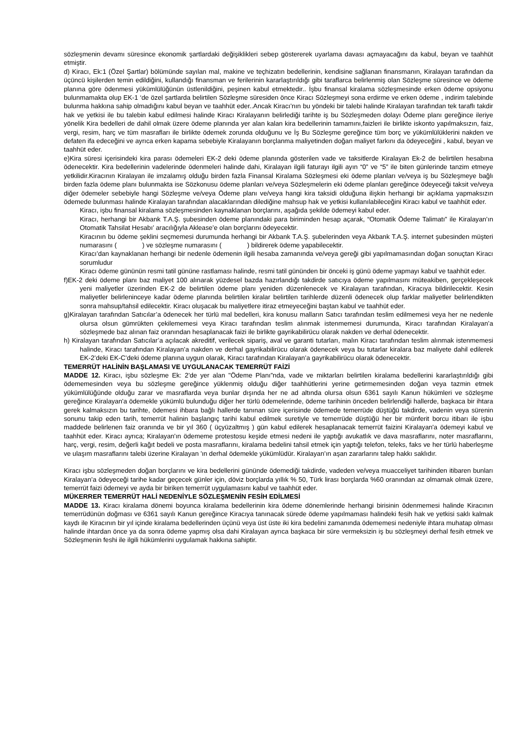sözleşmenin devamı süresince ekonomik şartlardaki değişiklikleri sebep göstererek uyarlama davası açmayacağını da kabul, beyan ve taahhüt etmiştir.
d) Kiracı, Ek:1 (Özel Şartlar) bölümünde sayılan mal, makine ve teçhizatın bedellerinin, kendisine sağlanan finansmanın, Kiralayan tarafından da üçüncü kişilerden temin edildiğini, kullandığı finansman ve ferilerinin kararlaştırıldığı gibi taraflarca belirlenmiş olan Sözleşme süresince ve ödeme planına göre ödenmesi yükümlülüğünün üstlenildiğini, peşinen kabul etmektedir.. İşbu finansal kiralama sözleşmesinde erken ödeme opsiyonu bulunmamakta olup EK-1 ‘de özel şartlarda belirtilen Sözleşme süresiden önce Kiracı Sözleşmeyi sona erdirme ve erken ödeme , indirim talebinde bulunma hakkına sahip olmadığını kabul beyan ve taahhüt eder..Ancak Kiracı’nın bu yöndeki bir talebi halinde Kiralayan tarafından tek taraflı takdir hak ve yetkisi ile bu talebin kabul edilmesi halinde Kiracı Kiralayanın belirlediği tarihte iş bu Sözleşmeden dolayı Ödeme planı gereğince ileriye yönelik Kira bedelleri de dahil olmak üzere ödeme planında yer alan kalan kira bedellerinin tamamını,faizleri ile birlikte iskonto yapılmaksızın, faiz, vergi, resim, harç ve tüm masrafları ile birlikte ödemek zorunda olduğunu ve İş Bu Sözleşme gereğince tüm borç ve yükümlülüklerini nakden ve defaten ifa edeceğini ve ayrıca erken kapama sebebiyle Kiralayanın borçlanma maliyetinden doğan maliyet farkını da ödeyeceğini , kabul, beyan ve taahhüt eder.
e)Kira süresi içerisindeki kira parası ödemeleri EK-2 deki ödeme planında gösterilen vade ve taksitlerde Kiralayan Ek-2 de belirtilen hesabına ödenecektir. Kira bedellerinin vadelerinde ödenmeleri halinde dahi, Kiralayan ilgili faturayı ilgili ayın “0” ve “5” ile biten günlerinde tanzim etmeye yetkilidir.Kiracının Kiralayan ile imzalamış olduğu birden fazla Finansal Kiralama Sözleşmesi eki ödeme planları ve/veya iş bu Sözleşmeye bağlı birden fazla ödeme planı bulunmakta ise Sözkonusu ödeme planları ve/veya Sözleşmelerin eki ödeme planları gereğince ödeyeceği taksit ve/veya diğer ödemeler sebebiyle hangi Sözleşme ve/veya Ödeme planı ve/veya hangi kira taksidi olduğuna ilişkin herhangi bir açıklama yapmaksızın ödemede bulunması halinde Kiralayan tarafından alacaklarından dilediğine mahsup hak ve yetkisi kullanılabileceğini Kiracı kabul ve taahhüt eder.
Kiracı, işbu finansal kiralama sözleşmesinden kaynaklanan borçlarını, aşağıda şekilde ödemeyi kabul eder.
Kiracı, herhangi bir Akbank T.A.Ş. şubesinden ödeme planındaki para biriminden hesap açarak, “Otomatik Ödeme Talimatı” ile Kiralayan’ın Otomatik Tahsilat Hesabı’ aracılığıyla Aklease’e olan borçlarını ödeyecektir.
Kiracının bu ödeme şeklini seçmemesi durumunda herhangi bir Akbank T.A.Ş. şubelerinden veya Akbank T.A.Ş. internet şubesinden müşteri numarasını ( ) ve sözleşme numarasını ( ) bildirerek ödeme yapabilecektir.
Kiracı’dan kaynaklanan herhangi bir nedenle ödemenin ilgili hesaba zamanında ve/veya gereği gibi yapılmamasından doğan sonuçtan Kiracı sorumludur
Kiracı ödeme gününün resmi tatil gününe rastlaması halinde, resmi tatil gününden bir önceki iş günü ödeme yapmayı kabul ve taahhüt eder.
f)EK-2 deki ödeme planı baz maliyet 100 alınarak yüzdesel bazda hazırlandığı takdirde satıcıya ödeme yapılmasını müteakiben, gerçekleşecek yeni maliyetler üzerinden EK-2 de belirtilen ödeme planı yeniden düzenlenecek ve Kiralayan tarafından, Kiracıya bildirilecektir. Kesin maliyetler belirleninceye kadar ödeme planında belirtilen kiralar belirtilen tarihlerde düzenli ödenecek olup farklar maliyetler belirlendikten sonra mahsup/tahsil edilecektir. Kiracı oluşacak bu maliyetlere itiraz etmeyeceğini baştan kabul ve taahhüt eder.
g)Kiralayan tarafından Satıcılar’a ödenecek her türlü mal bedelleri, kira konusu malların Satıcı tarafından teslim edilmemesi veya her ne nedenle olursa olsun gümrükten çekilememesi veya Kiracı tarafından teslim alınmak istenmemesi durumunda, Kiracı tarafından Kiralayan’a sözleşmede baz alınan faiz oranından hesaplanacak faizi ile birlikte gayrikabilirücu olarak nakden ve derhal ödenecektir.
h) Kiralayan tarafından Satıcılar’a açılacak akreditif, verilecek sipariş, aval ve garanti tutarları, malın Kiracı tarafından teslim alınmak istenmemesi halinde, Kiracı tarafından Kiralayan’a nakden ve derhal gayrikabilirücu olarak ödenecek veya bu tutarlar kiralara baz maliyete dahil edilerek EK-2’deki EK-C’deki ödeme planına uygun olarak, Kiracı tarafından Kiralayan’a gayrikabilirücu olarak ödenecektir.
TEMERRÜT HALİNİN BAŞLAMASI VE UYGULANACAK TEMERRÜT FAİZİ
MADDE 12. Kiracı, işbu sözleşme Ek: 2'de yer alan "Ödeme Planı”nda, vade ve miktarları belirtilen kiralama bedellerini kararlaştırıldığı gibi ödememesinden veya bu sözleşme gereğince yüklenmiş olduğu diğer taahhütlerini yerine getirmemesinden doğan veya tazmin etmek yükümlülüğünde olduğu zarar ve masraflarda veya bunlar dışında her ne ad altında olursa olsun 6361 sayılı Kanun hükümleri ve sözleşme gereğince Kiralayan'a ödemekle yükümlü bulunduğu diğer her türlü ödemelerinde, ödeme tarihinin önceden belirlendiği hallerde, başkaca bir ihtara gerek kalmaksızın bu tarihte, ödemesi ihbara bağlı hallerde tanınan süre içerisinde ödemede temerrüde düştüğü takdirde, vadenin veya sürenin sonunu takip eden tarih, temerrüt halinin başlangıç tarihi kabul edilmek suretiyle ve temerrüde düştüğü her bir münferit borcu itibarı ile işbu maddede belirlenen faiz oranında ve bir yıl 360 ( üçyüzaltmış ) gün kabul edilerek hesaplanacak temerrüt faizini Kiralayan'a ödemeyi kabul ve taahhüt eder. Kiracı ayrıca; Kiralayan'ın ödememe protestosu keşide etmesi nedeni ile yaptığı avukatlık ve dava masraflarını, noter masraflarını, harç, vergi, resim, değerli kağıt bedeli ve posta masraflarını, kiralama bedelini tahsil etmek için yaptığı telefon, teleks, faks ve her türlü haberleşme ve ulaşım masraflarını talebi üzerine Kiralayan 'ın derhal ödemekle yükümlüdür. Kiralayan’ın aşan zararlarını talep hakkı saklıdır.
Kiracı işbu sözleşmeden doğan borçlarını ve kira bedellerini gününde ödemediği takdirde, vadeden ve/veya muacceliyet tarihinden itibaren bunları Kiralayan’a ödeyeceği tarihe kadar geçecek günler için, döviz borçlarda yıllık % 50, Türk lirası borçlarda %60 oranından az olmamak olmak üzere, temerrüt faizi ödemeyi ve ayda bir biriken temerrüt uygulamasını kabul ve taahhüt eder.
MÜKERRER TEMERRÜT HALİ NEDENİYLE SÖZLEŞMENİN FESİH EDİLMESİ
MADDE 13. Kiracı kiralama dönemi boyunca kiralama bedellerinin kira ödeme dönemlerinde herhangi birisinin ödenmemesi halinde Kiracının temerrüdünün doğması ve 6361 sayılı Kanun gereğince Kiracıya tanınacak sürede ödeme yapılmaması halindeki fesih hak ve yetkisi saklı kalmak kaydı ile Kiracının bir yıl içinde kiralama bedellerinden üçünü veya üst üste iki kira bedelini zamanında ödememesi nedeniyle ihtara muhatap olması halinde ihtardan önce ya da sonra ödeme yapmış olsa dahi Kiralayan ayrıca başkaca bir süre vermeksizin iş bu sözleşmeyi derhal fesih etmek ve Sözleşmenin feshi ile ilgili hükümlerini uygulamak hakkına sahiptir.